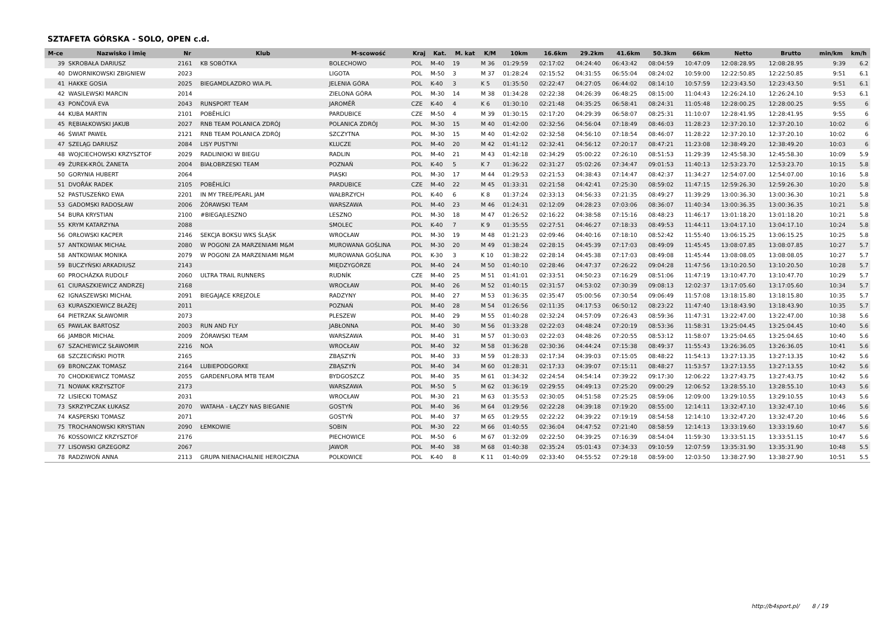SZTAFETA GÓRSKA - SOLO, OPEN c.d.
| M-ce | Nazwisko i imię | Nr | Klub | M-scowość | Kraj | Kat. | M. kat | K/M | 10km | 16.6km | 29.2km | 41.6km | 50.3km | 66km | Netto | Brutto | min/km | km/h |
| --- | --- | --- | --- | --- | --- | --- | --- | --- | --- | --- | --- | --- | --- | --- | --- | --- | --- | --- |
| 39 | SKROBAŁA DARIUSZ | 2161 | KB SOBÓTKA | BOLECHOWO | POL | M-40 | 19 | M 36 | 01:29:59 | 02:17:02 | 04:24:40 | 06:43:42 | 08:04:59 | 10:47:09 | 12:08:28.95 | 12:08:28.95 | 9:39 | 6.2 |
| 40 | DWORNIKOWSKI ZBIGNIEW | 2023 | | LIGOTA | POL | M-50 | 3 | M 37 | 01:28:24 | 02:15:52 | 04:31:55 | 06:55:04 | 08:24:02 | 10:59:00 | 12:22:50.85 | 12:22:50.85 | 9:51 | 6.1 |
| 41 | HAKKE GOSIA | 2025 | BIEGAMDLAZDRO WIA.PL | JELENIA GÓRA | POL | K-40 | 3 | K 5 | 01:35:50 | 02:22:47 | 04:27:05 | 06:44:02 | 08:14:10 | 10:57:59 | 12:23:43.50 | 12:23:43.50 | 9:51 | 6.1 |
| 42 | WASILEWSKI MARCIN | 2014 | | ZIELONA GÓRA | POL | M-30 | 14 | M 38 | 01:34:28 | 02:22:38 | 04:26:39 | 06:48:25 | 08:15:00 | 11:04:43 | 12:26:24.10 | 12:26:24.10 | 9:53 | 6.1 |
| 43 | PONČOVÁ EVA | 2043 | RUNSPORT TEAM | JAROMĚŘ | CZE | K-40 | 4 | K 6 | 01:30:10 | 02:21:48 | 04:35:25 | 06:58:41 | 08:24:31 | 11:05:48 | 12:28:00.25 | 12:28:00.25 | 9:55 | 6 |
| 44 | KUBA MARTIN | 2101 | POBĚHLÍCI | PARDUBICE | CZE | M-50 | 4 | M 39 | 01:30:15 | 02:17:20 | 04:29:39 | 06:58:07 | 08:25:31 | 11:10:07 | 12:28:41.95 | 12:28:41.95 | 9:55 | 6 |
| 45 | RĘBIAŁKOWSKI JAKUB | 2027 | RNB TEAM POLANICA ZDRÓJ | POLANICA ZDRÓJ | POL | M-30 | 15 | M 40 | 01:42:00 | 02:32:56 | 04:56:04 | 07:18:49 | 08:46:03 | 11:28:23 | 12:37:20.10 | 12:37:20.10 | 10:02 | 6 |
| 46 | ŚWIAT PAWEŁ | 2121 | RNB TEAM POLANICA ZDRÓJ | SZCZYTNA | POL | M-30 | 15 | M 40 | 01:42:02 | 02:32:58 | 04:56:10 | 07:18:54 | 08:46:07 | 11:28:22 | 12:37:20.10 | 12:37:20.10 | 10:02 | 6 |
| 47 | SZELĄG DARIUSZ | 2084 | LISY PUSTYNI | KLUCZE | POL | M-40 | 20 | M 42 | 01:41:12 | 02:32:41 | 04:56:12 | 07:20:17 | 08:47:21 | 11:23:08 | 12:38:49.20 | 12:38:49.20 | 10:03 | 6 |
| 48 | WOJCIECHOWSKI KRZYSZTOF | 2029 | RADLINIOKI W BIEGU | RADLIN | POL | M-40 | 21 | M 43 | 01:42:18 | 02:34:29 | 05:00:22 | 07:26:10 | 08:51:53 | 11:29:39 | 12:45:58.30 | 12:45:58.30 | 10:09 | 5.9 |
| 49 | ŻUREK-KRÓL ŻANETA | 2004 | BIAŁOBRZESKI TEAM | POZNAŃ | POL | K-40 | 5 | K 7 | 01:36:22 | 02:31:27 | 05:02:26 | 07:34:47 | 09:01:53 | 11:40:13 | 12:53:23.70 | 12:53:23.70 | 10:15 | 5.8 |
| 50 | GORYNIA HUBERT | 2064 | | PIASKI | POL | M-30 | 17 | M 44 | 01:29:53 | 02:21:53 | 04:38:43 | 07:14:47 | 08:42:37 | 11:34:27 | 12:54:07.00 | 12:54:07.00 | 10:16 | 5.8 |
| 51 | DVOŘÁK RADEK | 2105 | POBĚHLÍCI | PARDUBICE | CZE | M-40 | 22 | M 45 | 01:33:31 | 02:21:58 | 04:42:41 | 07:25:30 | 08:59:02 | 11:47:15 | 12:59:26.30 | 12:59:26.30 | 10:20 | 5.8 |
| 52 | PASTUSZEŃKO EWA | 2201 | IN MY TREE/PEARL JAM | WAŁBRZYCH | POL | K-40 | 6 | K 8 | 01:37:24 | 02:33:13 | 04:56:33 | 07:21:35 | 08:49:27 | 11:39:29 | 13:00:36.30 | 13:00:36.30 | 10:21 | 5.8 |
| 53 | GADOMSKI RADOSŁAW | 2006 | ŻÓRAWSKI TEAM | WARSZAWA | POL | M-40 | 23 | M 46 | 01:24:31 | 02:12:09 | 04:28:23 | 07:03:06 | 08:36:07 | 11:40:34 | 13:00:36.35 | 13:00:36.35 | 10:21 | 5.8 |
| 54 | BURA KRYSTIAN | 2100 | #BIEGAJLESZNO | LESZNO | POL | M-30 | 18 | M 47 | 01:26:52 | 02:16:22 | 04:38:58 | 07:15:16 | 08:48:23 | 11:46:17 | 13:01:18.20 | 13:01:18.20 | 10:21 | 5.8 |
| 55 | KRYM KATARZYNA | 2088 | | SMOLEC | POL | K-40 | 7 | K 9 | 01:35:55 | 02:27:51 | 04:46:27 | 07:18:33 | 08:49:53 | 11:44:11 | 13:04:17.10 | 13:04:17.10 | 10:24 | 5.8 |
| 56 | ORŁOWSKI KACPER | 2146 | SEKCJA BOKSU WKS ŚLĄSK | WROCŁAW | POL | M-30 | 19 | M 48 | 01:21:23 | 02:09:46 | 04:40:16 | 07:18:10 | 08:52:42 | 11:55:40 | 13:06:15.25 | 13:06:15.25 | 10:25 | 5.8 |
| 57 | ANTKOWIAK MICHAŁ | 2080 | W POGONI ZA MARZENIAMI M&M | MUROWANA GOŚLINA | POL | M-30 | 20 | M 49 | 01:38:24 | 02:28:15 | 04:45:39 | 07:17:03 | 08:49:09 | 11:45:45 | 13:08:07.85 | 13:08:07.85 | 10:27 | 5.7 |
| 58 | ANTKOWIAK MONIKA | 2079 | W POGONI ZA MARZENIAMI M&M | MUROWANA GOŚLINA | POL | K-30 | 3 | K 10 | 01:38:22 | 02:28:14 | 04:45:38 | 07:17:03 | 08:49:08 | 11:45:44 | 13:08:08.05 | 13:08:08.05 | 10:27 | 5.7 |
| 59 | BUCZYŃSKI ARKADIUSZ | 2143 | | MIĘDZYGÓRZE | POL | M-40 | 24 | M 50 | 01:40:10 | 02:28:46 | 04:47:37 | 07:26:22 | 09:04:28 | 11:47:56 | 13:10:20.50 | 13:10:20.50 | 10:28 | 5.7 |
| 60 | PROCHÁZKA RUDOLF | 2060 | ULTRA TRAIL RUNNERS | RUDNÍK | CZE | M-40 | 25 | M 51 | 01:41:01 | 02:33:51 | 04:50:23 | 07:16:29 | 08:51:06 | 11:47:19 | 13:10:47.70 | 13:10:47.70 | 10:29 | 5.7 |
| 61 | CIURASZKIEWICZ ANDRZEJ | 2168 | | WROCŁAW | POL | M-40 | 26 | M 52 | 01:40:15 | 02:31:57 | 04:53:02 | 07:30:39 | 09:08:13 | 12:02:37 | 13:17:05.60 | 13:17:05.60 | 10:34 | 5.7 |
| 62 | IGNASZEWSKI MICHAŁ | 2091 | BIEGAJĄCE KREJZOLE | RADZYNY | POL | M-40 | 27 | M 53 | 01:36:35 | 02:35:47 | 05:00:56 | 07:30:54 | 09:06:49 | 11:57:08 | 13:18:15.80 | 13:18:15.80 | 10:35 | 5.7 |
| 63 | KURASZKIEWICZ BŁAŻEJ | 2011 | | POZNAŃ | POL | M-40 | 28 | M 54 | 01:26:56 | 02:11:35 | 04:17:53 | 06:50:12 | 08:23:22 | 11:47:40 | 13:18:43.90 | 13:18:43.90 | 10:35 | 5.7 |
| 64 | PIETRZAK SŁAWOMIR | 2073 | | PLESZEW | POL | M-40 | 29 | M 55 | 01:40:28 | 02:32:24 | 04:57:09 | 07:26:43 | 08:59:36 | 11:47:31 | 13:22:47.00 | 13:22:47.00 | 10:38 | 5.6 |
| 65 | PAWLAK BARTOSZ | 2003 | RUN AND FLY | JABŁONNA | POL | M-40 | 30 | M 56 | 01:33:28 | 02:22:03 | 04:48:24 | 07:20:19 | 08:53:36 | 11:58:31 | 13:25:04.45 | 13:25:04.45 | 10:40 | 5.6 |
| 66 | JAMBOR MICHAŁ | 2009 | ŻÓRAWSKI TEAM | WARSZAWA | POL | M-40 | 31 | M 57 | 01:30:03 | 02:22:03 | 04:48:26 | 07:20:55 | 08:53:12 | 11:58:07 | 13:25:04.65 | 13:25:04.65 | 10:40 | 5.6 |
| 67 | SZACHEWICZ SŁAWOMIR | 2216 | NOA | WROCŁAW | POL | M-40 | 32 | M 58 | 01:36:28 | 02:30:36 | 04:44:24 | 07:15:38 | 08:49:37 | 11:55:43 | 13:26:36.05 | 13:26:36.05 | 10:41 | 5.6 |
| 68 | SZCZECIŃSKI PIOTR | 2165 | | ZBĄSZYŃ | POL | M-40 | 33 | M 59 | 01:28:33 | 02:17:34 | 04:39:03 | 07:15:05 | 08:48:22 | 11:54:13 | 13:27:13.35 | 13:27:13.35 | 10:42 | 5.6 |
| 69 | BRONCZAK TOMASZ | 2164 | LUBIEPODGORKE | ZBĄSZYŃ | POL | M-40 | 34 | M 60 | 01:28:31 | 02:17:33 | 04:39:07 | 07:15:11 | 08:48:27 | 11:53:57 | 13:27:13.55 | 13:27:13.55 | 10:42 | 5.6 |
| 70 | CHODKIEWICZ TOMASZ | 2055 | GARDENFLORA MTB TEAM | BYDGOSZCZ | POL | M-40 | 35 | M 61 | 01:34:32 | 02:24:54 | 04:54:14 | 07:39:22 | 09:17:30 | 12:06:22 | 13:27:43.75 | 13:27:43.75 | 10:42 | 5.6 |
| 71 | NOWAK KRZYSZTOF | 2173 | | WARSZAWA | POL | M-50 | 5 | M 62 | 01:36:19 | 02:29:55 | 04:49:13 | 07:25:20 | 09:00:29 | 12:06:52 | 13:28:55.10 | 13:28:55.10 | 10:43 | 5.6 |
| 72 | LISIECKI TOMASZ | 2031 | | WROCŁAW | POL | M-30 | 21 | M 63 | 01:35:53 | 02:30:05 | 04:51:58 | 07:25:25 | 08:59:06 | 12:09:00 | 13:29:10.55 | 13:29:10.55 | 10:43 | 5.6 |
| 73 | SKRZYPCZAK ŁUKASZ | 2070 | WATAHA - ŁĄCZY NAS BIEGANIE | GOSTYŃ | POL | M-40 | 36 | M 64 | 01:29:56 | 02:22:28 | 04:39:18 | 07:19:20 | 08:55:00 | 12:14:11 | 13:32:47.10 | 13:32:47.10 | 10:46 | 5.6 |
| 74 | KASPERSKI TOMASZ | 2071 | | GOSTYŃ | POL | M-40 | 37 | M 65 | 01:29:55 | 02:22:22 | 04:39:22 | 07:19:19 | 08:54:58 | 12:14:10 | 13:32:47.20 | 13:32:47.20 | 10:46 | 5.6 |
| 75 | TROCHANOWSKI KRYSTIAN | 2090 | ŁEMKOWIE | SOBIN | POL | M-30 | 22 | M 66 | 01:40:55 | 02:36:04 | 04:47:52 | 07:21:40 | 08:58:59 | 12:14:13 | 13:33:19.60 | 13:33:19.60 | 10:47 | 5.6 |
| 76 | KOSSOWICZ KRZYSZTOF | 2176 | | PIECHOWICE | POL | M-50 | 6 | M 67 | 01:32:09 | 02:22:50 | 04:39:25 | 07:16:39 | 08:54:04 | 11:59:30 | 13:33:51.15 | 13:33:51.15 | 10:47 | 5.6 |
| 77 | LISOWSKI GRZEGORZ | 2067 | | JAWOR | POL | M-40 | 38 | M 68 | 01:40:38 | 02:35:24 | 05:01:43 | 07:34:33 | 09:10:59 | 12:07:59 | 13:35:31.90 | 13:35:31.90 | 10:48 | 5.5 |
| 78 | RADZIWOŃ ANNA | 2113 | GRUPA NIENACHALNIE HEROICZNA | POLKOWICE | POL | K-40 | 8 | K 11 | 01:40:09 | 02:33:40 | 04:55:52 | 07:29:18 | 08:59:00 | 12:03:50 | 13:38:27.90 | 13:38:27.90 | 10:51 | 5.5 |
http://b4sport.pl/ 8 / 19